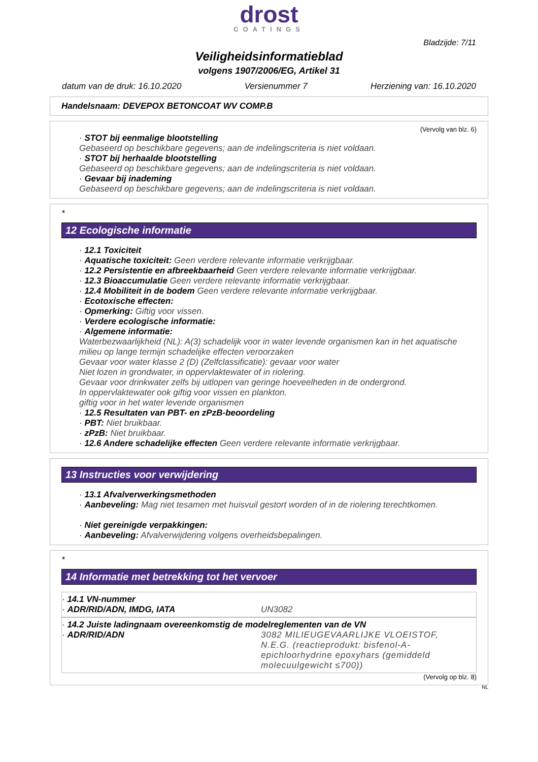drost
COATINGS
Bladzijde: 7/11
Veiligheidsinformatieblad
volgens 1907/2006/EG, Artikel 31
datum van de druk: 16.10.2020 Versienummer 7 Herziening van: 16.10.2020
Handelsnaam: DEVEPOX BETONCOAT WV COMP.B
(Vervolg van blz. 6)
· STOT bij eenmalige blootstelling
Gebaseerd op beschikbare gegevens; aan de indelingscriteria is niet voldaan.
· STOT bij herhaalde blootstelling
Gebaseerd op beschikbare gegevens; aan de indelingscriteria is niet voldaan.
· Gevaar bij inademing
Gebaseerd op beschikbare gegevens; aan de indelingscriteria is niet voldaan.
*
12 Ecologische informatie
· 12.1 Toxiciteit
· Aquatische toxiciteit: Geen verdere relevante informatie verkrijgbaar.
· 12.2 Persistentie en afbreekbaarheid Geen verdere relevante informatie verkrijgbaar.
· 12.3 Bioaccumulatie Geen verdere relevante informatie verkrijgbaar.
· 12.4 Mobiliteit in de bodem Geen verdere relevante informatie verkrijgbaar.
· Ecotoxische effecten:
· Opmerking: Giftig voor vissen.
· Verdere ecologische informatie:
· Algemene informatie:
Waterbezwaarlijkheid (NL): A(3) schadelijk voor in water levende organismen kan in het aquatische milieu op lange termijn schadelijke effecten veroorzaken
Gevaar voor water klasse 2 (D) (Zelfclassificatie): gevaar voor water
Niet lozen in grondwater, in oppervlaktewater of in riolering.
Gevaar voor drinkwater zelfs bij uitlopen van geringe hoeveelheden in de ondergrond.
In oppervlaktewater ook giftig voor vissen en plankton.
giftig voor in het water levende organismen
· 12.5 Resultaten van PBT- en zPzB-beoordeling
· PBT: Niet bruikbaar.
· zPzB: Niet bruikbaar.
· 12.6 Andere schadelijke effecten Geen verdere relevante informatie verkrijgbaar.
13 Instructies voor verwijdering
· 13.1 Afvalverwerkingsmethoden
· Aanbeveling: Mag niet tesamen met huisvuil gestort worden of in de riolering terechtkomen.
· Niet gereinigde verpakkingen:
· Aanbeveling: Afvalverwijdering volgens overheidsbepalingen.
*
14 Informatie met betrekking tot het vervoer
· 14.1 VN-nummer
· ADR/RID/ADN, IMDG, IATA UN3082
· 14.2 Juiste ladingnaam overeenkomstig de modelreglementen van de VN
· ADR/RID/ADN 3082 MILIEUGEVAARLIJKE VLOEISTOF, N.E.G. (reactieprodukt: bisfenol-A-epichloorhydrine epoxyhars (gemiddeld molecuulgewicht ≤700))
(Vervolg op blz. 8)
NL